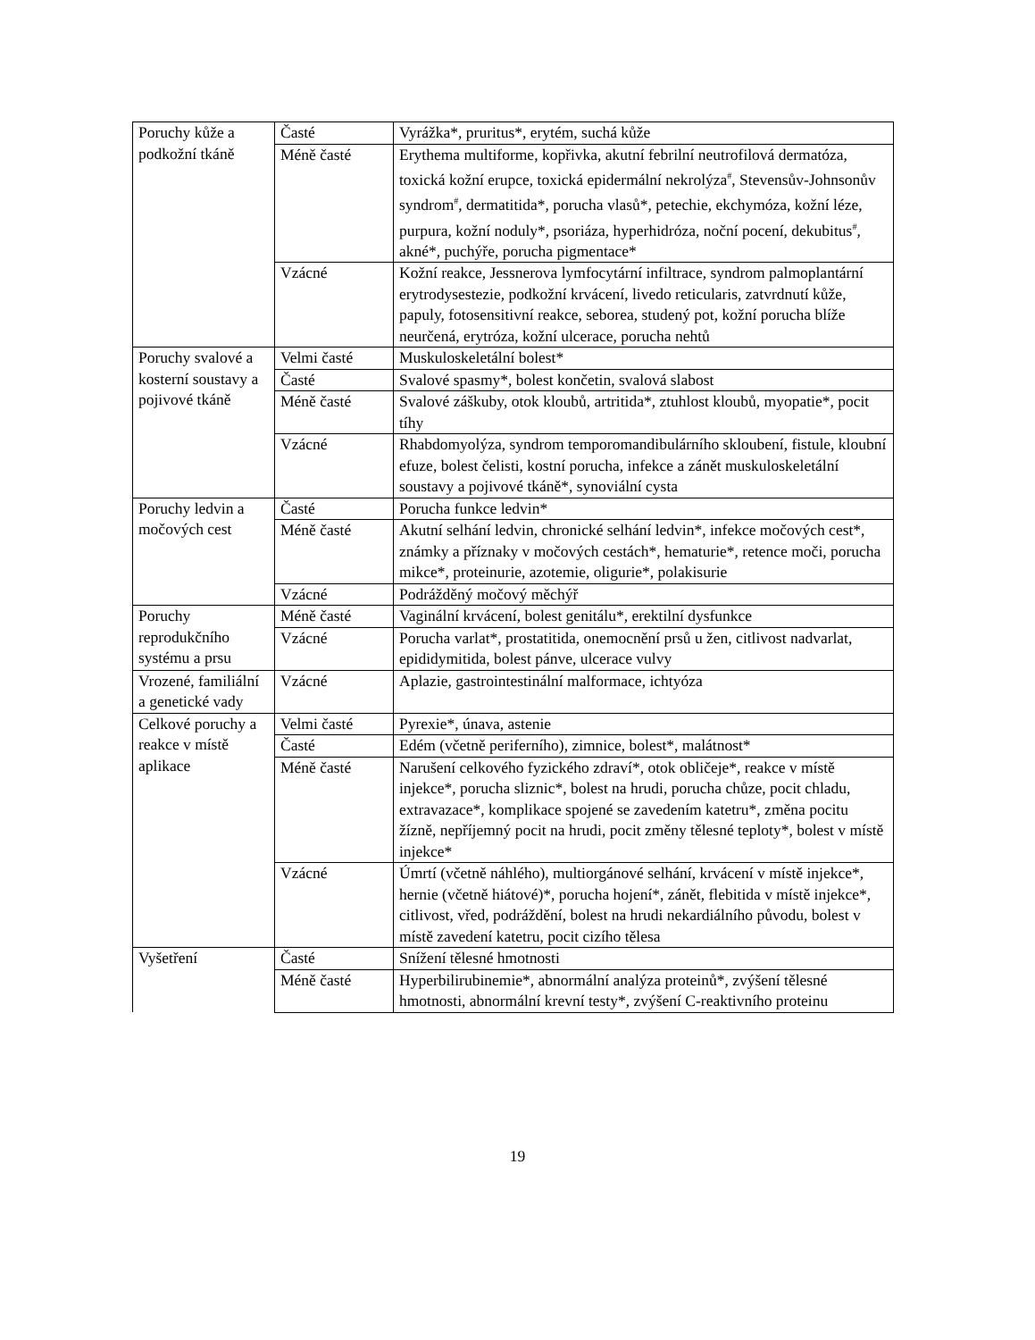| Poruchy kůže a podkožní tkáně | Časté | Vyrážka*, pruritus*, erytém, suchá kůže |
| | Méně časté | Erythema multiforme, kopřivka, akutní febrilní neutrofilová dermatóza, toxická kožní erupce, toxická epidermální nekrolýza<sup>#</sup>, Stevensův-Johnsonův syndrom<sup>#</sup>, dermatitida*, porucha vlasů*, petechie, ekchymóza, kožní léze, purpura, kožní noduly*, psoriáza, hyperhidróza, noční pocení, dekubitus<sup>#</sup>, akné*, puchýře, porucha pigmentace* |
| | Vzácné | Kožní reakce, Jessnerova lymfocytární infiltrace, syndrom palmoplantární erytrodysestezie, podkožní krvácení, livedo reticularis, zatvrdnutí kůže, papuly, fotosensitivní reakce, seborea, studený pot, kožní porucha blíže neurčená, erytróza, kožní ulcerace, porucha nehtů |
| Poruchy svalové a kosterní soustavy a pojivové tkáně | Velmi časté | Muskuloskeletální bolest* |
| | Časté | Svalové spasmy*, bolest končetin, svalová slabost |
| | Méně časté | Svalové záškuby, otok kloubů, artritida*, ztuhlost kloubů, myopatie*, pocit tíhy |
| | Vzácné | Rhabdomyolýza, syndrom temporomandibulárního skloubení, fistule, kloubní efuze, bolest čelisti, kostní porucha, infekce a zánět muskuloskeletální soustavy a pojivové tkáně*, synoviální cysta |
| Poruchy ledvin a močových cest | Časté | Porucha funkce ledvin* |
| | Méně časté | Akutní selhání ledvin, chronické selhání ledvin*, infekce močových cest*, známky a příznaky v močových cestách*, hematurie*, retence moči, porucha mikce*, proteinurie, azotemie, oligurie*, polakisurie |
| | Vzácné | Podrážděný močový měchýř |
| Poruchy reprodukčního systému a prsu | Méně časté | Vaginální krvácení, bolest genitálu*, erektilní dysfunkce |
| | Vzácné | Porucha varlat*, prostatitida, onemocnění prsů u žen, citlivost nadvarlat, epididymitida, bolest pánve, ulcerace vulvy |
| Vrozené, familiální a genetické vady | Vzácné | Aplazie, gastrointestinální malformace, ichtyóza |
| Celkové poruchy a reakce v místě aplikace | Velmi časté | Pyrexie*, únava, astenie |
| | Časté | Edém (včetně periferního), zimnice, bolest*, malátnost* |
| | Méně časté | Narušení celkového fyzického zdraví*, otok obličeje*, reakce v místě injekce*, porucha sliznic*, bolest na hrudi, porucha chůze, pocit chladu, extravazace*, komplikace spojené se zavedením katetru*, změna pocitu žízně, nepříjemný pocit na hrudi, pocit změny tělesné teploty*, bolest v místě injekce* |
| | Vzácné | Úmrtí (včetně náhlého), multiorgánové selhání, krvácení v místě injekce*, hernie (včetně hiátové)*, porucha hojení*, zánět, flebitida v místě injekce*, citlivost, vřed, podráždění, bolest na hrudi nekardiálního původu, bolest v místě zavedení katetru, pocit cizího tělesa |
| Vyšetření | Časté | Snížení tělesné hmotnosti |
| | Méně časté | Hyperbilirubinemie*, abnormální analýza proteinů*, zvýšení tělesné hmotnosti, abnormální krevní testy*, zvýšení C-reaktivního proteinu |
19